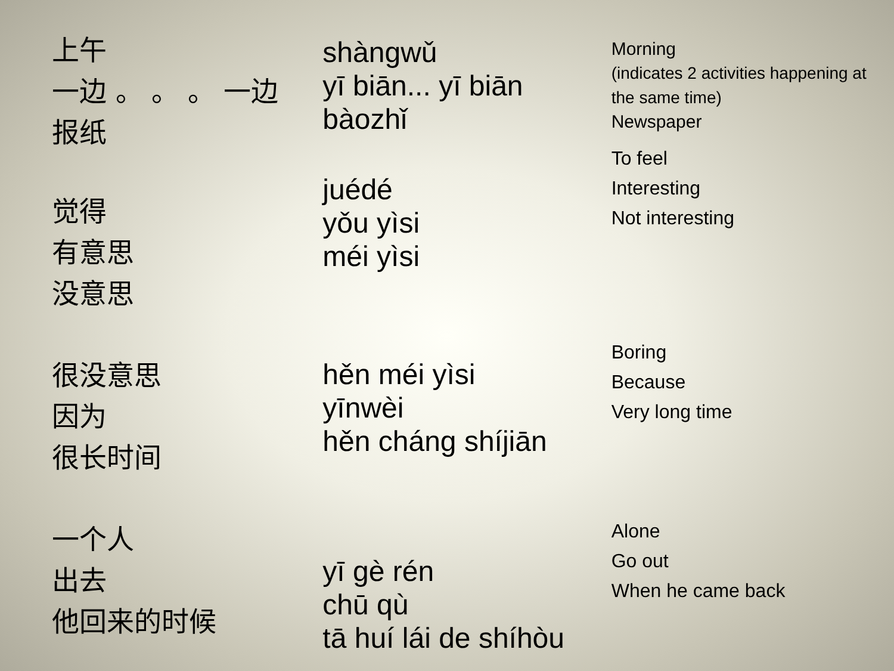上午
一边 。 。 。 一边
报纸
shàngwǔ
yī biān... yī biān
bàozhǐ
Morning
(indicates 2 activities happening at the same time)
Newspaper
觉得
有意思
没意思
juédé
yǒu yìsi
méi yìsi
To feel
Interesting
Not interesting
很没意思
因为
很长时间
hěn méi yìsi
yīnwèi
hěn cháng shíjiān
Boring
Because
Very long time
一个人
出去
他回来的时候
yī gè rén
chū qù
tā huí lái de shíhòu
Alone
Go out
When he came back